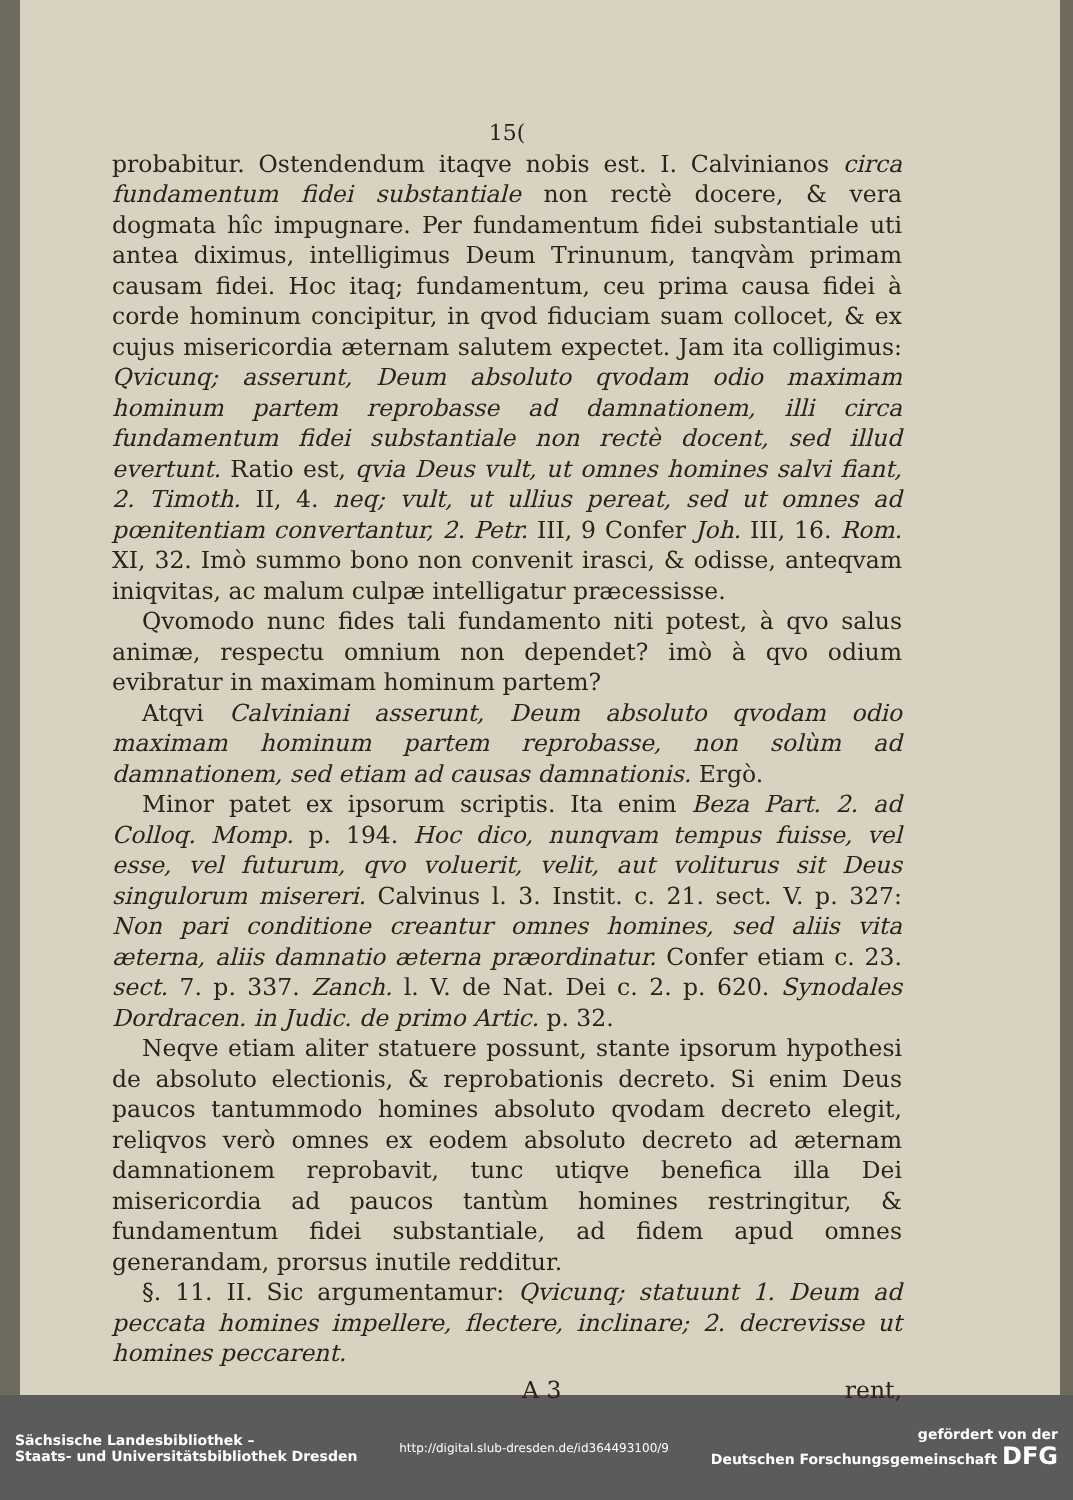15(
probabitur. Ostendendum itaqve nobis est. I. Calvinianos circa fundamentum fidei substantiale non rectè docere, & vera dogmata hîc impugnare. Per fundamentum fidei substantiale uti antea diximus, intelligimus Deum Trinunum, tanqvàm primam causam fidei. Hoc itaq; fundamentum, ceu prima causa fidei à corde hominum concipitur, in qvod fiduciam suam collocet, & ex cujus misericordia æternam salutem expectet. Jam ita colligimus: Qvicunq; asserunt, Deum absoluto qvodam odio maximam hominum partem reprobasse ad damnationem, illi circa fundamentum fidei substantiale non rectè docent, sed illud evertunt. Ratio est, qvia Deus vult, ut omnes homines salvi fiant, 2. Timoth. II, 4. neq; vult, ut ullius pereat, sed ut omnes ad pœnitentiam convertantur, 2. Petr. III, 9 Confer Joh. III, 16. Rom. XI, 32. Imò summo bono non convenit irasci, & odisse, anteqvam iniqvitas, ac malum culpæ intelligatur præcessisse.
Qvomodo nunc fides tali fundamento niti potest, à qvo salus animæ, respectu omnium non dependet? imò à qvo odium evibratur in maximam hominum partem?
Atqvi Calviniani asserunt, Deum absoluto qvodam odio maximam hominum partem reprobasse, non solùm ad damnationem, sed etiam ad causas damnationis. Ergò.
Minor patet ex ipsorum scriptis. Ita enim Beza Part. 2. ad Colloq. Momp. p. 194. Hoc dico, nunqvam tempus fuisse, vel esse, vel futurum, qvo voluerit, velit, aut voliturus sit Deus singulorum misereri. Calvinus l. 3. Instit. c. 21. sect. V. p. 327: Non pari conditione creantur omnes homines, sed aliis vita æterna, aliis damnatio æterna præordinatur. Confer etiam c. 23. sect. 7. p. 337. Zanch. l. V. de Nat. Dei c. 2. p. 620. Synodales Dordracen. in Judic. de primo Artic. p. 32.
Neqve etiam aliter statuere possunt, stante ipsorum hypothesi de absoluto electionis, & reprobationis decreto. Si enim Deus paucos tantummodo homines absoluto qvodam decreto elegit, reliqvos verò omnes ex eodem absoluto decreto ad æternam damnationem reprobavit, tunc utiqve benefica illa Dei misericordia ad paucos tantùm homines restringitur, & fundamentum fidei substantiale, ad fidem apud omnes generandam, prorsus inutile redditur.
§. 11. II. Sic argumentamur: Qvicunq; statuunt 1. Deum ad peccata homines impellere, flectere, inclinare; 2. decrevisse ut homines peccarent.
A 3 rent,
Sächsische Landesbibliothek –
Staats- und Universitätsbibliothek Dresden
http://digital.slub-dresden.de/id364493100/9
gefördert von der
Deutschen Forschungsgemeinschaft DFG